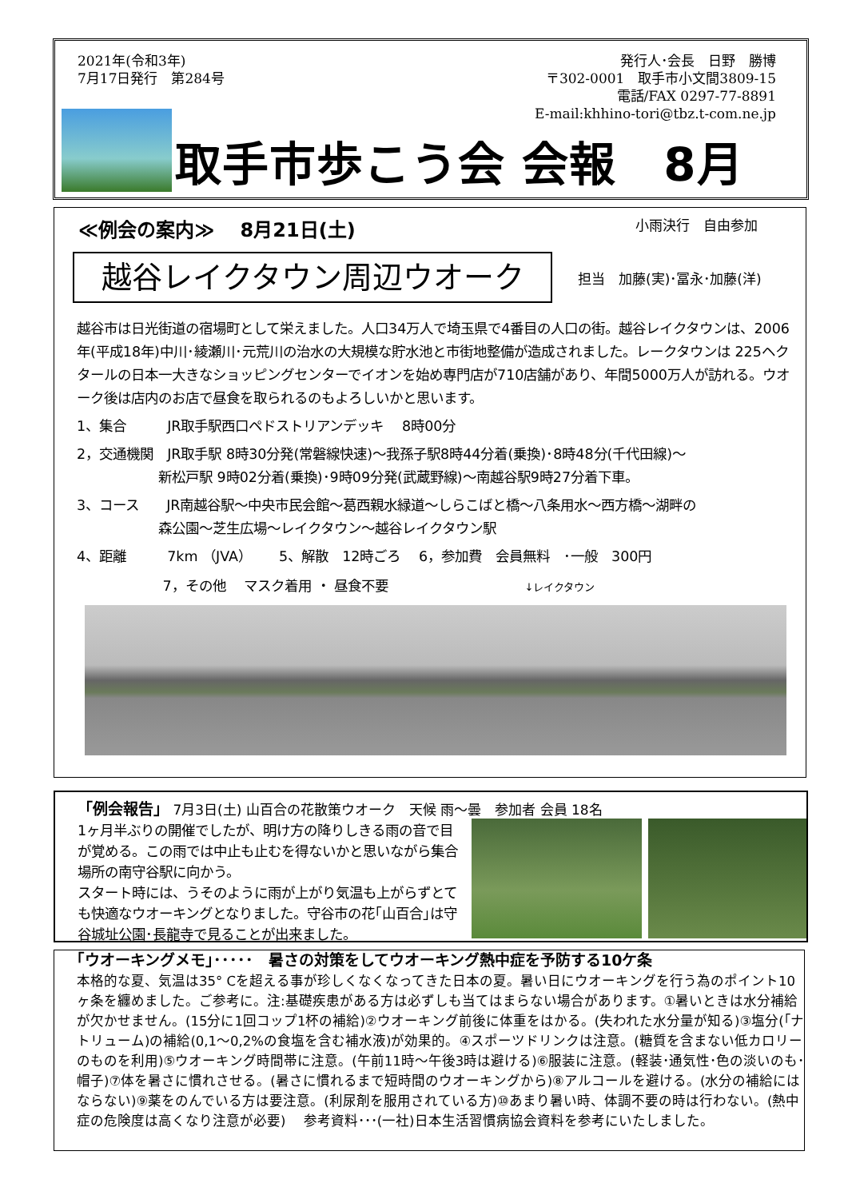2021年(令和3年)
7月17日発行　第284号
発行人･会長　日野　勝博
〒302-0001　取手市小文間3809-15
電話/FAX 0297-77-8891
E-mail:khhino-tori@tbz.t-com.ne.jp
取手市歩こう会 会報　8月
≪例会の案内≫　 8月21日(土) 小雨決行　自由参加
越谷レイクタウン周辺ウオーク
担当　加藤(実)･冨永･加藤(洋)
越谷市は日光街道の宿場町として栄えました。人口34万人で埼玉県で4番目の人口の街。越谷レイクタウンは、2006年(平成18年)中川･綾瀬川･元荒川の治水の大規模な貯水池と市街地整備が造成されました。レークタウンは 225ヘクタールの日本一大きなショッピングセンターでイオンを始め専門店が710店舗があり、年間5000万人が訪れる。ウオーク後は店内のお店で昼食を取られるのもよろしいかと思います。
1、集合　　　JR取手駅西口ペドストリアンデッキ　 8時00分
2，交通機関　JR取手駅 8時30分発(常磐線快速)～我孫子駅8時44分着(乗換)･8時48分(千代田線)～
　　　　　　新松戸駅 9時02分着(乗換)･9時09分発(武蔵野線)～南越谷駅9時27分着下車。
3、コース　　JR南越谷駅～中央市民会館～葛西親水緑道～しらこばと橋～八条用水～西方橋～湖畔の
　　　　　　森公園～芝生広場～レイクタウン～越谷レイクタウン駅
4、距離　　　7km （JVA）　　5、解散　12時ごろ　 6，参加費　会員無料　･一般　300円
　　　　　　 7，その他　 マスク着用 ・ 昼食不要　　　　　　　　　　↓レイクタウン
「例会報告」 7月3日(土) 山百合の花散策ウオーク　天候 雨～曇　参加者 会員 18名
1ヶ月半ぶりの開催でしたが、明け方の降りしきる雨の音で目が覚める。この雨では中止も止むを得ないかと思いながら集合場所の南守谷駅に向かう。
スタート時には、うそのように雨が上がり気温も上がらずとても快適なウオーキングとなりました。守谷市の花｢山百合｣は守谷城址公園･長龍寺で見ることが出来ました。
｢ウオーキングメモ｣･････　暑さの対策をしてウオーキング熱中症を予防する10ケ条
本格的な夏、気温は35° Cを超える事が珍しくなくなってきた日本の夏。暑い日にウオーキングを行う為のポイント10ヶ条を纏めました。ご参考に。注:基礎疾患がある方は必ずしも当てはまらない場合があります。①暑いときは水分補給が欠かせません。(15分に1回コップ1杯の補給)②ウオーキング前後に体重をはかる。(失われた水分量が知る)③塩分(｢ナトリューム)の補給(0,1～0,2%の食塩を含む補水液)が効果的。④スポーツドリンクは注意。(糖質を含まない低カロリーのものを利用)⑤ウオーキング時間帯に注意。(午前11時～午後3時は避ける)⑥服装に注意。(軽装･通気性･色の淡いのも･帽子)⑦体を暑さに慣れさせる。(暑さに慣れるまで短時間のウオーキングから)⑧アルコールを避ける。(水分の補給にはならない)⑨薬をのんでいる方は要注意。(利尿剤を服用されている方)⑩あまり暑い時、体調不要の時は行わない。(熱中症の危険度は高くなり注意が必要)　 参考資料･･･(一社)日本生活習慣病協会資料を参考にいたしました。